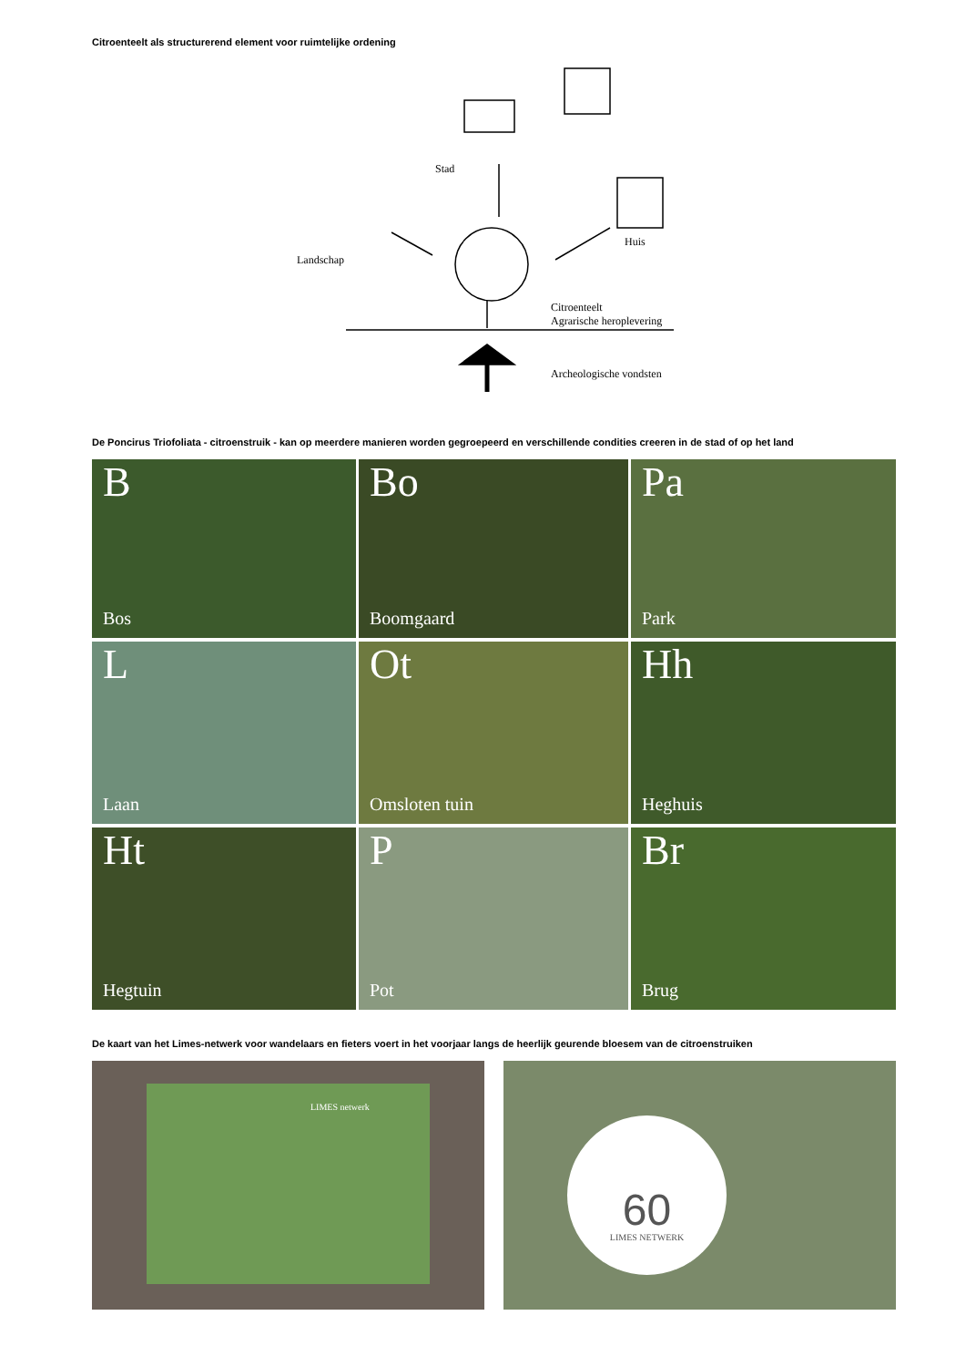Citroenteelt als structurerend element voor ruimtelijke ordening
Stad
Huis
Landschap
Citroenteelt
Agrarische heroplevering
Archeologische vondsten
De Poncirus Triofoliata - citroenstruik - kan op meerdere manieren worden gegroepeerd en verschillende condities creeren in de stad of op het land
B
Bos
Bo
Boomgaard
Pa
Park
L
Laan
Ot
Omsloten tuin
Hh
Heghuis
Ht
Hegtuin
P
Pot
Br
Brug
De kaart van het Limes-netwerk voor wandelaars en fieters voert in het voorjaar langs de heerlijk geurende bloesem van de citroenstruiken
LIMES netwerk
60
LIMES NETWERK